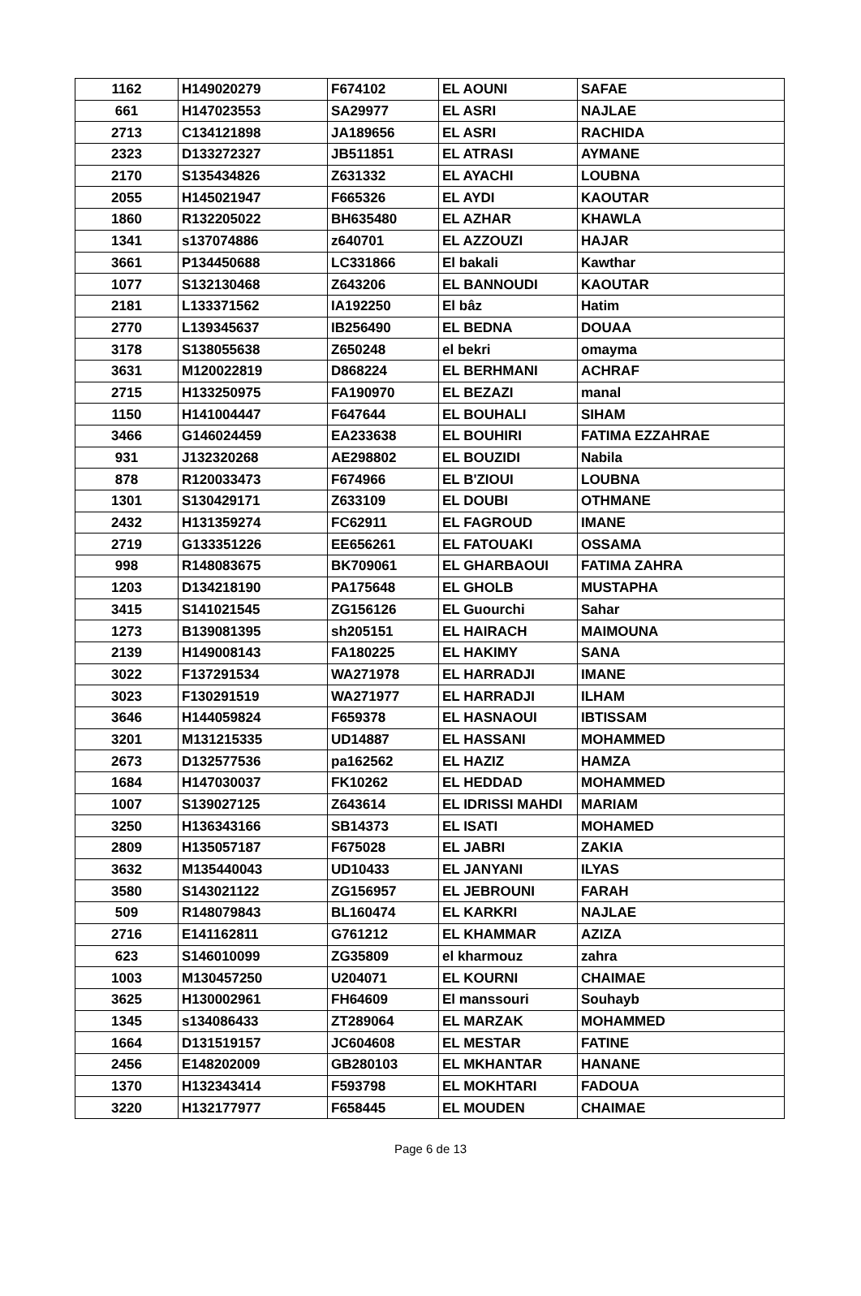| 1162 | H149020279 | F674102 | EL AOUNI | SAFAE |
| 661 | H147023553 | SA29977 | EL ASRI | NAJLAE |
| 2713 | C134121898 | JA189656 | EL ASRI | RACHIDA |
| 2323 | D133272327 | JB511851 | EL ATRASI | AYMANE |
| 2170 | S135434826 | Z631332 | EL AYACHI | LOUBNA |
| 2055 | H145021947 | F665326 | EL AYDI | KAOUTAR |
| 1860 | R132205022 | BH635480 | EL AZHAR | KHAWLA |
| 1341 | s137074886 | z640701 | EL AZZOUZI | HAJAR |
| 3661 | P134450688 | LC331866 | El bakali | Kawthar |
| 1077 | S132130468 | Z643206 | EL BANNOUDI | KAOUTAR |
| 2181 | L133371562 | IA192250 | El bâz | Hatim |
| 2770 | L139345637 | IB256490 | EL BEDNA | DOUAA |
| 3178 | S138055638 | Z650248 | el bekri | omayma |
| 3631 | M120022819 | D868224 | EL BERHMANI | ACHRAF |
| 2715 | H133250975 | FA190970 | EL BEZAZI | manal |
| 1150 | H141004447 | F647644 | EL BOUHALI | SIHAM |
| 3466 | G146024459 | EA233638 | EL BOUHIRI | FATIMA EZZAHRAE |
| 931 | J132320268 | AE298802 | EL BOUZIDI | Nabila |
| 878 | R120033473 | F674966 | EL B'ZIOUI | LOUBNA |
| 1301 | S130429171 | Z633109 | EL DOUBI | OTHMANE |
| 2432 | H131359274 | FC62911 | EL FAGROUD | IMANE |
| 2719 | G133351226 | EE656261 | EL FATOUAKI | OSSAMA |
| 998 | R148083675 | BK709061 | EL GHARBAOUI | FATIMA ZAHRA |
| 1203 | D134218190 | PA175648 | EL GHOLB | MUSTAPHA |
| 3415 | S141021545 | ZG156126 | EL Guourchi | Sahar |
| 1273 | B139081395 | sh205151 | EL HAIRACH | MAIMOUNA |
| 2139 | H149008143 | FA180225 | EL HAKIMY | SANA |
| 3022 | F137291534 | WA271978 | EL HARRADJI | IMANE |
| 3023 | F130291519 | WA271977 | EL HARRADJI | ILHAM |
| 3646 | H144059824 | F659378 | EL HASNAOUI | IBTISSAM |
| 3201 | M131215335 | UD14887 | EL HASSANI | MOHAMMED |
| 2673 | D132577536 | pa162562 | EL HAZIZ | HAMZA |
| 1684 | H147030037 | FK10262 | EL HEDDAD | MOHAMMED |
| 1007 | S139027125 | Z643614 | EL IDRISSI MAHDI | MARIAM |
| 3250 | H136343166 | SB14373 | EL ISATI | MOHAMED |
| 2809 | H135057187 | F675028 | EL JABRI | ZAKIA |
| 3632 | M135440043 | UD10433 | EL JANYANI | ILYAS |
| 3580 | S143021122 | ZG156957 | EL JEBROUNI | FARAH |
| 509 | R148079843 | BL160474 | EL KARKRI | NAJLAE |
| 2716 | E141162811 | G761212 | EL KHAMMAR | AZIZA |
| 623 | S146010099 | ZG35809 | el kharmouz | zahra |
| 1003 | M130457250 | U204071 | EL KOURNI | CHAIMAE |
| 3625 | H130002961 | FH64609 | El manssouri | Souhayb |
| 1345 | s134086433 | ZT289064 | EL MARZAK | MOHAMMED |
| 1664 | D131519157 | JC604608 | EL MESTAR | FATINE |
| 2456 | E148202009 | GB280103 | EL MKHANTAR | HANANE |
| 1370 | H132343414 | F593798 | EL MOKHTARI | FADOUA |
| 3220 | H132177977 | F658445 | EL MOUDEN | CHAIMAE |
Page 6 de 13